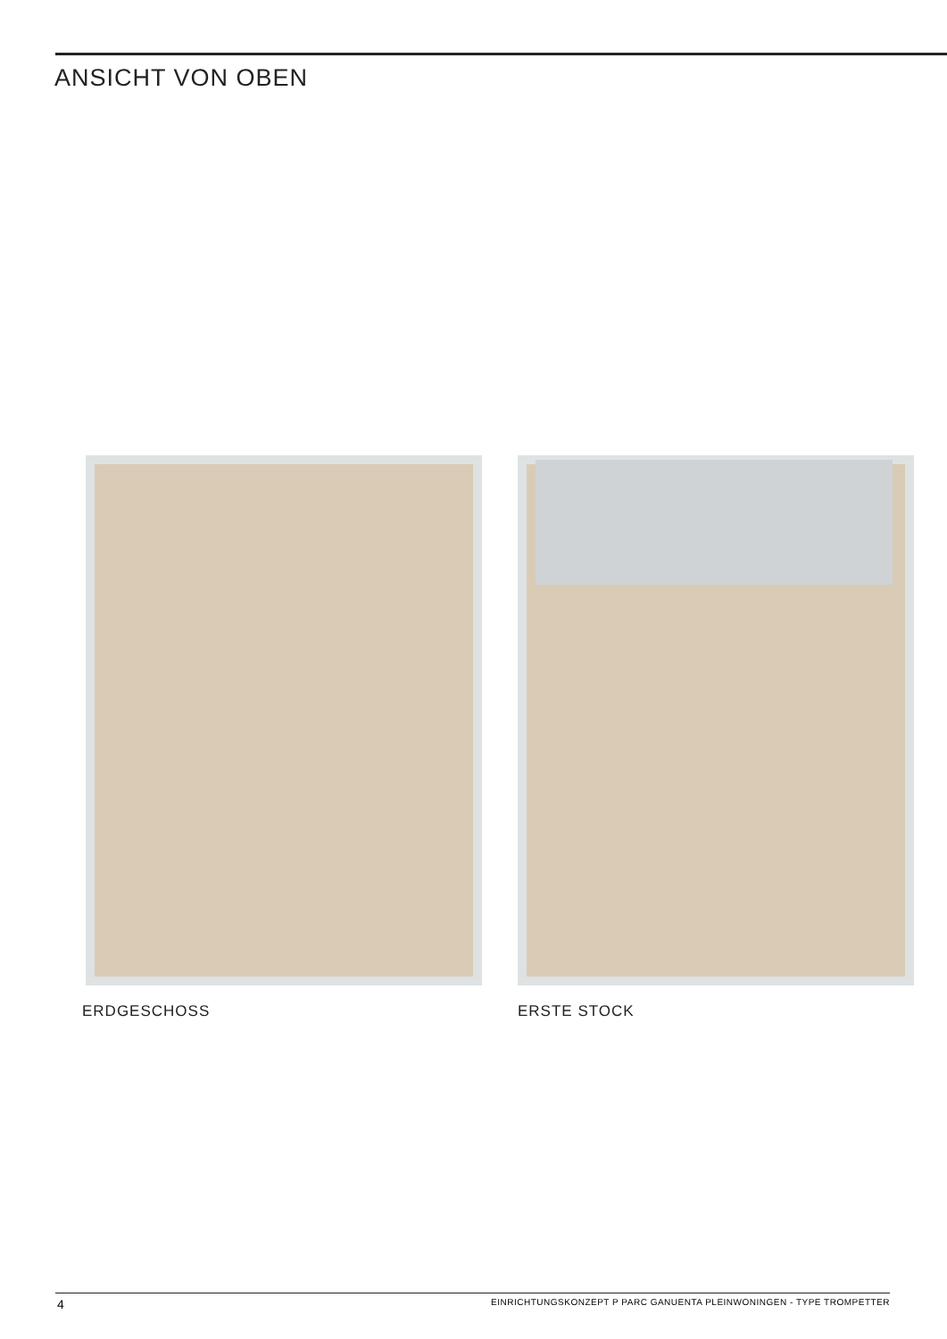ANSICHT VON OBEN
ERDGESCHOSS ERSTE STOCK
4
EINRICHTUNGSKONZEPT P PARC GANUENTA PLEINWONINGEN - TYPE TROMPETTER